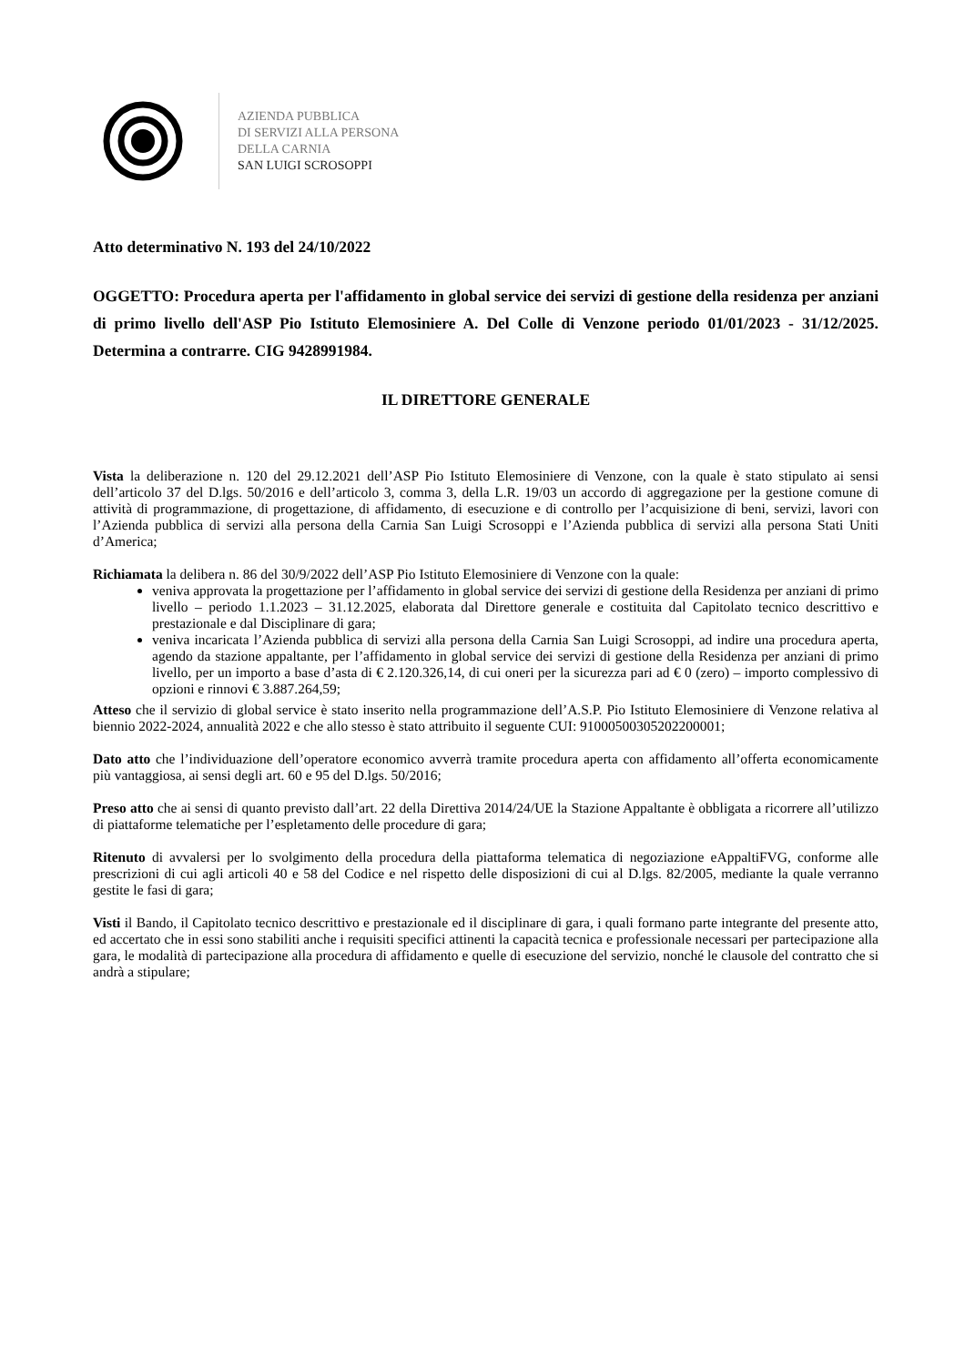AZIENDA PUBBLICA
DI SERVIZI ALLA PERSONA
DELLA CARNIA
SAN LUIGI SCROSOPPI
Atto determinativo N. 193 del 24/10/2022
OGGETTO: Procedura aperta per l'affidamento in global service dei servizi di gestione della residenza per anziani di primo livello dell'ASP Pio Istituto Elemosiniere A. Del Colle di Venzone periodo 01/01/2023 - 31/12/2025. Determina a contrarre. CIG 9428991984.
IL DIRETTORE GENERALE
Vista la deliberazione n. 120 del 29.12.2021 dell’ASP Pio Istituto Elemosiniere di Venzone, con la quale è stato stipulato ai sensi dell’articolo 37 del D.lgs. 50/2016 e dell’articolo 3, comma 3, della L.R. 19/03 un accordo di aggregazione per la gestione comune di attività di programmazione, di progettazione, di affidamento, di esecuzione e di controllo per l’acquisizione di beni, servizi, lavori con l’Azienda pubblica di servizi alla persona della Carnia San Luigi Scrosoppi e l’Azienda pubblica di servizi alla persona Stati Uniti d’America;
Richiamata la delibera n. 86 del 30/9/2022 dell’ASP Pio Istituto Elemosiniere di Venzone con la quale:
veniva approvata la progettazione per l’affidamento in global service dei servizi di gestione della Residenza per anziani di primo livello – periodo 1.1.2023 – 31.12.2025, elaborata dal Direttore generale e costituita dal Capitolato tecnico descrittivo e prestazionale e dal Disciplinare di gara;
veniva incaricata l’Azienda pubblica di servizi alla persona della Carnia San Luigi Scrosoppi, ad indire una procedura aperta, agendo da stazione appaltante, per l’affidamento in global service dei servizi di gestione della Residenza per anziani di primo livello, per un importo a base d’asta di € 2.120.326,14, di cui oneri per la sicurezza pari ad € 0 (zero) – importo complessivo di opzioni e rinnovi € 3.887.264,59;
Atteso che il servizio di global service è stato inserito nella programmazione dell’A.S.P. Pio Istituto Elemosiniere di Venzone relativa al biennio 2022-2024, annualità 2022 e che allo stesso è stato attribuito il seguente CUI: 91000500305202200001;
Dato atto che l’individuazione dell’operatore economico avverrà tramite procedura aperta con affidamento all’offerta economicamente più vantaggiosa, ai sensi degli art. 60 e 95 del D.lgs. 50/2016;
Preso atto che ai sensi di quanto previsto dall’art. 22 della Direttiva 2014/24/UE la Stazione Appaltante è obbligata a ricorrere all’utilizzo di piattaforme telematiche per l’espletamento delle procedure di gara;
Ritenuto di avvalersi per lo svolgimento della procedura della piattaforma telematica di negoziazione eAppaltiFVG, conforme alle prescrizioni di cui agli articoli 40 e 58 del Codice e nel rispetto delle disposizioni di cui al D.lgs. 82/2005, mediante la quale verranno gestite le fasi di gara;
Visti il Bando, il Capitolato tecnico descrittivo e prestazionale ed il disciplinare di gara, i quali formano parte integrante del presente atto, ed accertato che in essi sono stabiliti anche i requisiti specifici attinenti la capacità tecnica e professionale necessari per partecipazione alla gara, le modalità di partecipazione alla procedura di affidamento e quelle di esecuzione del servizio, nonché le clausole del contratto che si andrà a stipulare;